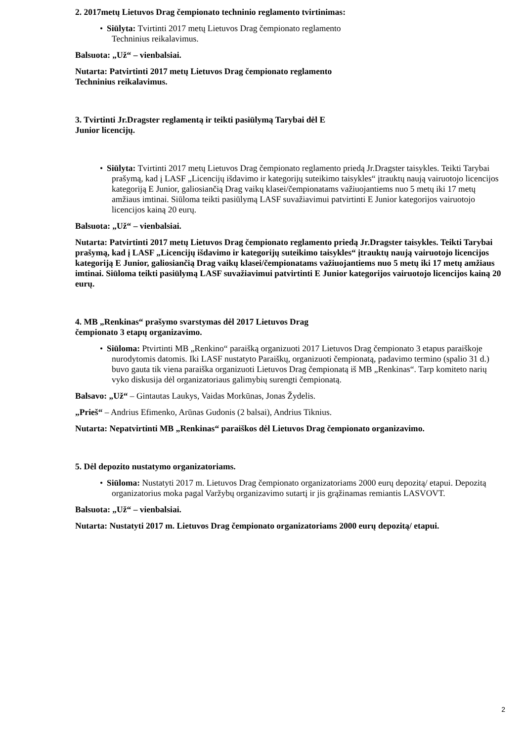2. 2017metų Lietuvos Drag čempionato techninio reglamento tvirtinimas:
• Siūlyta: Tvirtinti 2017 metų Lietuvos Drag čempionato reglamento
Techninius reikalavimus.
Balsuota: „Už“ – vienbalsiai.
Nutarta: Patvirtinti 2017 metų Lietuvos Drag čempionato reglamento
Techninius reikalavimus.
3. Tvirtinti Jr.Dragster reglamentą ir teikti pasiūlymą Tarybai dėl E
Junior licencijų.
• Siūlyta: Tvirtinti 2017 metų Lietuvos Drag čempionato reglamento priedą Jr.Dragster taisykles. Teikti Tarybai prašymą, kad į LASF „Licencijų išdavimo ir kategorijų suteikimo taisykles“ įtrauktų naują vairuotojo licencijos kategoriją E Junior, galiosiančią Drag vaikų klasei/čempionatams važiuojantiems nuo 5 metų iki 17 metų amžiaus imtinai. Siūloma teikti pasiūlymą LASF suvažiavimui patvirtinti E Junior kategorijos vairuotojo licencijos kainą 20 eurų.
Balsuota: „Už“ – vienbalsiai.
Nutarta: Patvirtinti 2017 metų Lietuvos Drag čempionato reglamento priedą Jr.Dragster taisykles. Teikti Tarybai prašymą, kad į LASF „Licencijų išdavimo ir kategorijų suteikimo taisykles“ įtrauktų naują vairuotojo licencijos kategoriją E Junior, galiosiančią Drag vaikų klasei/čempionatams važiuojantiems nuo 5 metų iki 17 metų amžiaus imtinai. Siūloma teikti pasiūlymą LASF suvažiavimui patvirtinti E Junior kategorijos vairuotojo licencijos kainą 20 eurų.
4. MB „Renkinas“ prašymo svarstymas dėl 2017 Lietuvos Drag
čempionato 3 etapų organizavimo.
• Siūloma: Ptvirtinti MB „Renkino“ paraišką organizuoti 2017 Lietuvos Drag čempionato 3 etapus paraiškoje nurodytomis datomis. Iki LASF nustatyto Paraiškų, organizuoti čempionatą, padavimo termino (spalio 31 d.) buvo gauta tik viena paraiška organizuoti Lietuvos Drag čempionatą iš MB „Renkinas“. Tarp komiteto narių vyko diskusija dėl organizatoriaus galimybių surengti čempionatą.
Balsavo: „Už“ – Gintautas Laukys, Vaidas Morkūnas, Jonas Žydelis.
„Prieš“ – Andrius Efimenko, Arūnas Gudonis (2 balsai), Andrius Tiknius.
Nutarta: Nepatvirtinti MB „Renkinas“ paraiškos dėl Lietuvos Drag čempionato organizavimo.
5. Dėl depozito nustatymo organizatoriams.
• Siūloma: Nustatyti 2017 m. Lietuvos Drag čempionato organizatoriams 2000 eurų depozitą/ etapui. Depozitą organizatorius moka pagal Varžybų organizavimo sutartį ir jis grąžinamas remiantis LASVOVT.
Balsuota: „Už“ – vienbalsiai.
Nutarta: Nustatyti 2017 m. Lietuvos Drag čempionato organizatoriams 2000 eurų depozitą/ etapui.
2